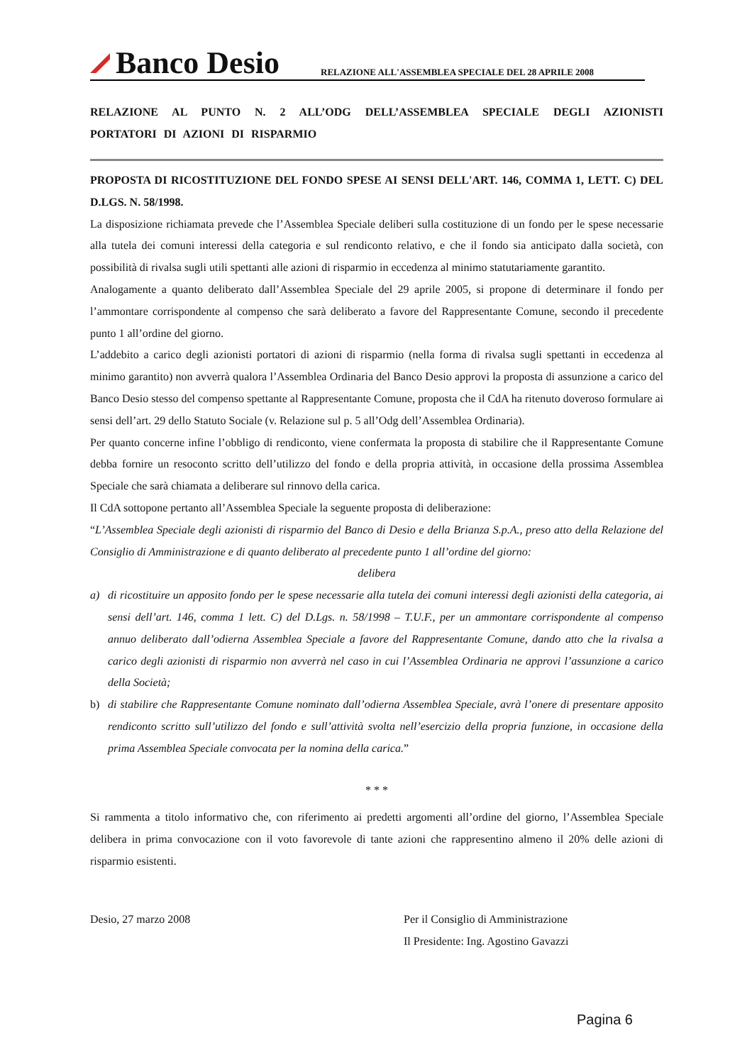Banco Desio
RELAZIONE ALL'ASSEMBLEA SPECIALE DEL 28 APRILE 2008
RELAZIONE AL PUNTO N. 2 ALL’ODG DELL’ASSEMBLEA SPECIALE DEGLI AZIONISTI PORTATORI DI AZIONI DI RISPARMIO
PROPOSTA DI RICOSTITUZIONE DEL FONDO SPESE AI SENSI DELL'ART. 146, COMMA 1, LETT. C) DEL D.LGS. N. 58/1998.
La disposizione richiamata prevede che l’Assemblea Speciale deliberi sulla costituzione di un fondo per le spese necessarie alla tutela dei comuni interessi della categoria e sul rendiconto relativo, e che il fondo sia anticipato dalla società, con possibilità di rivalsa sugli utili spettanti alle azioni di risparmio in eccedenza al minimo statutariamente garantito.
Analogamente a quanto deliberato dall’Assemblea Speciale del 29 aprile 2005, si propone di determinare il fondo per l’ammontare corrispondente al compenso che sarà deliberato a favore del Rappresentante Comune, secondo il precedente punto 1 all’ordine del giorno.
L’addebito a carico degli azionisti portatori di azioni di risparmio (nella forma di rivalsa sugli spettanti in eccedenza al minimo garantito) non avverrà qualora l’Assemblea Ordinaria del Banco Desio approvi la proposta di assunzione a carico del Banco Desio stesso del compenso spettante al Rappresentante Comune, proposta che il CdA ha ritenuto doveroso formulare ai sensi dell’art. 29 dello Statuto Sociale (v. Relazione sul p. 5 all’Odg dell’Assemblea Ordinaria).
Per quanto concerne infine l’obbligo di rendiconto, viene confermata la proposta di stabilire che il Rappresentante Comune debba fornire un resoconto scritto dell’utilizzo del fondo e della propria attività, in occasione della prossima Assemblea Speciale che sarà chiamata a deliberare sul rinnovo della carica.
Il CdA sottopone pertanto all’Assemblea Speciale la seguente proposta di deliberazione:
“L’Assemblea Speciale degli azionisti di risparmio del Banco di Desio e della Brianza S.p.A., preso atto della Relazione del Consiglio di Amministrazione e di quanto deliberato al precedente punto 1 all’ordine del giorno:
delibera
a) di ricostituire un apposito fondo per le spese necessarie alla tutela dei comuni interessi degli azionisti della categoria, ai sensi dell’art. 146, comma 1 lett. C) del D.Lgs. n. 58/1998 – T.U.F., per un ammontare corrispondente al compenso annuo deliberato dall’odierna Assemblea Speciale a favore del Rappresentante Comune, dando atto che la rivalsa a carico degli azionisti di risparmio non avverrà nel caso in cui l’Assemblea Ordinaria ne approvi l’assunzione a carico della Società;
b) di stabilire che Rappresentante Comune nominato dall’odierna Assemblea Speciale, avrà l’onere di presentare apposito rendiconto scritto sull’utilizzo del fondo e sull’attività svolta nell’esercizio della propria funzione, in occasione della prima Assemblea Speciale convocata per la nomina della carica.”
* * *
Si rammenta a titolo informativo che, con riferimento ai predetti argomenti all’ordine del giorno, l’Assemblea Speciale delibera in prima convocazione con il voto favorevole di tante azioni che rappresentino almeno il 20% delle azioni di risparmio esistenti.
Desio, 27 marzo 2008 Per il Consiglio di Amministrazione
Il Presidente: Ing. Agostino Gavazzi
Pagina 6